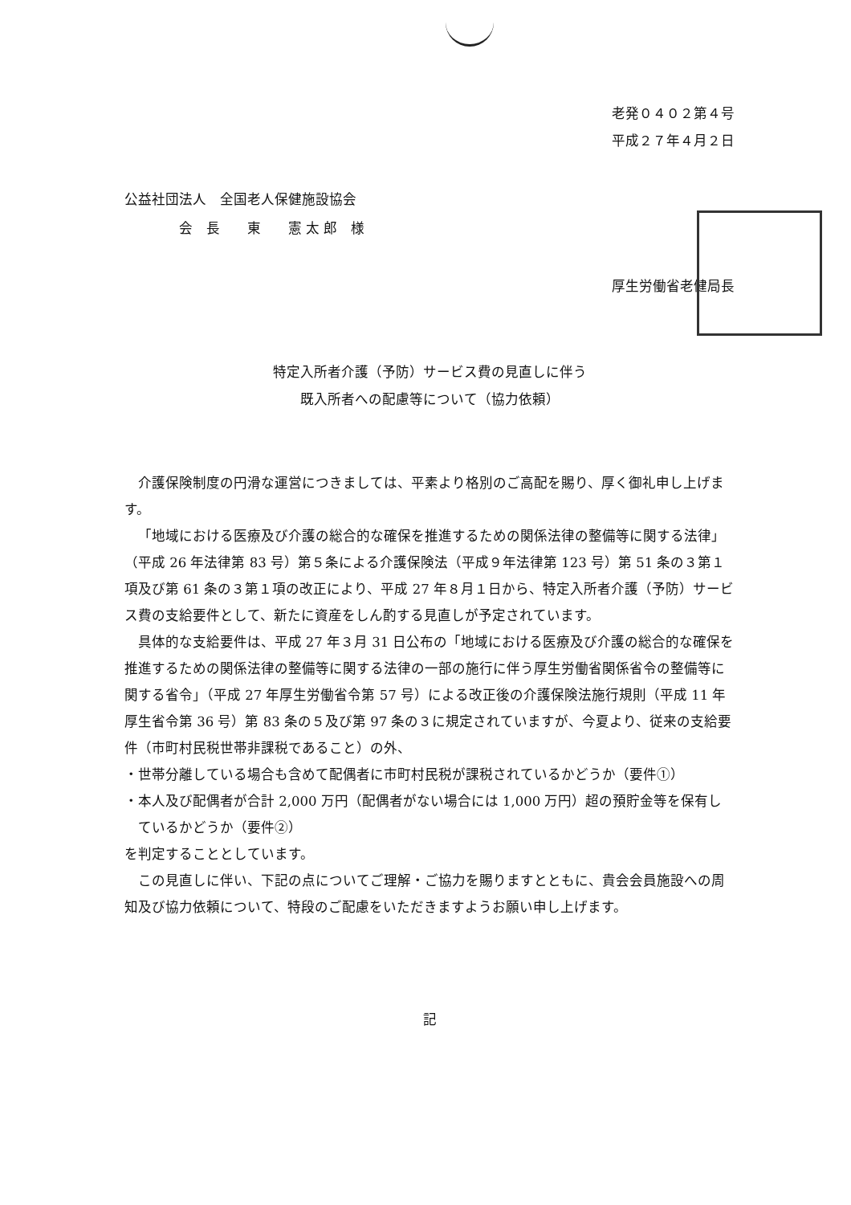老発０４０２第４号
平成２７年４月２日
公益社団法人　全国老人保健施設協会
　　　　会　長　　東　　憲 太 郎　様
厚生労働省老健局長
特定入所者介護（予防）サービス費の見直しに伴う
既入所者への配慮等について（協力依頼）
介護保険制度の円滑な運営につきましては、平素より格別のご高配を賜り、厚く御礼申し上げます。
「地域における医療及び介護の総合的な確保を推進するための関係法律の整備等に関する法律」（平成 26 年法律第 83 号）第５条による介護保険法（平成９年法律第 123 号）第 51 条の３第１項及び第 61 条の３第１項の改正により、平成 27 年８月１日から、特定入所者介護（予防）サービス費の支給要件として、新たに資産をしん酌する見直しが予定されています。
具体的な支給要件は、平成 27 年３月 31 日公布の「地域における医療及び介護の総合的な確保を推進するための関係法律の整備等に関する法律の一部の施行に伴う厚生労働省関係省令の整備等に関する省令」（平成 27 年厚生労働省令第 57 号）による改正後の介護保険法施行規則（平成 11 年厚生省令第 36 号）第 83 条の５及び第 97 条の３に規定されていますが、今夏より、従来の支給要件（市町村民税世帯非課税であること）の外、
・世帯分離している場合も含めて配偶者に市町村民税が課税されているかどうか（要件①）
・本人及び配偶者が合計 2,000 万円（配偶者がない場合には 1,000 万円）超の預貯金等を保有しているかどうか（要件②）
を判定することとしています。
この見直しに伴い、下記の点についてご理解・ご協力を賜りますとともに、貴会会員施設への周知及び協力依頼について、特段のご配慮をいただきますようお願い申し上げます。
記